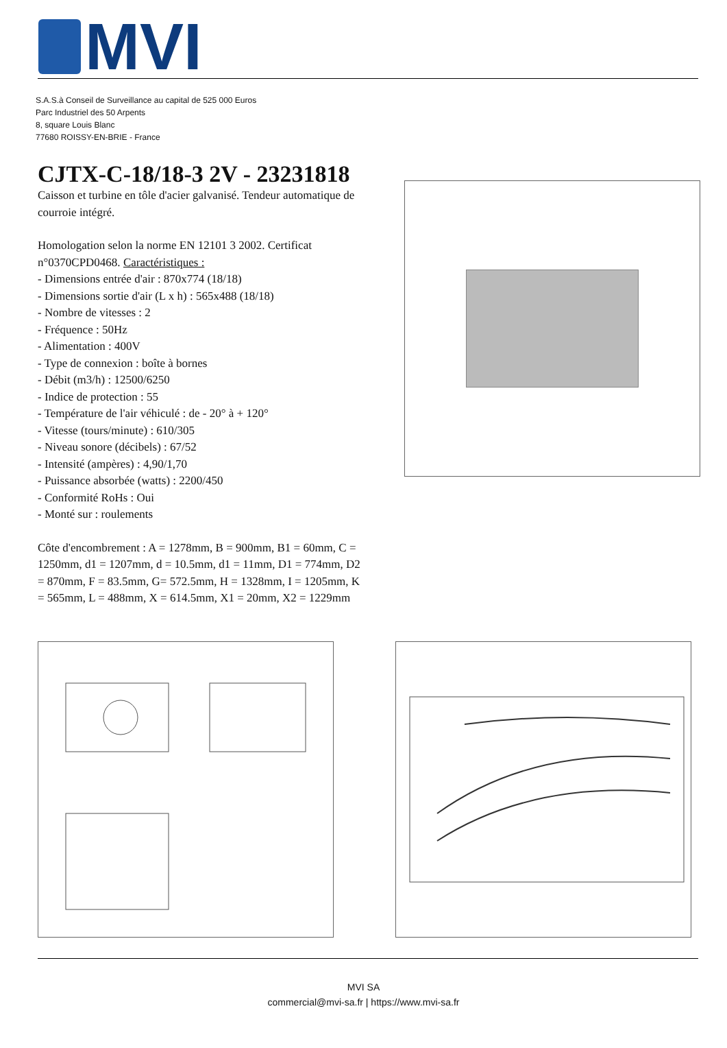MVI
S.A.S.à Conseil de Surveillance au capital de 525 000 Euros
Parc Industriel des 50 Arpents
8, square Louis Blanc
77680 ROISSY-EN-BRIE - France
CJTX-C-18/18-3 2V - 23231818
Caisson et turbine en tôle d'acier galvanisé. Tendeur automatique de courroie intégré.
Homologation selon la norme EN 12101 3 2002. Certificat n°0370CPD0468. Caractéristiques :
- Dimensions entrée d'air : 870x774 (18/18)
- Dimensions sortie d'air (L x h) : 565x488 (18/18)
- Nombre de vitesses : 2
- Fréquence : 50Hz
- Alimentation : 400V
- Type de connexion : boîte à bornes
- Débit (m3/h) : 12500/6250
- Indice de protection : 55
- Température de l'air véhiculé : de - 20° à + 120°
- Vitesse (tours/minute) : 610/305
- Niveau sonore (décibels) : 67/52
- Intensité (ampères) : 4,90/1,70
- Puissance absorbée (watts) : 2200/450
- Conformité RoHs : Oui
- Monté sur : roulements
Côte d'encombrement : A = 1278mm, B = 900mm, B1 = 60mm, C = 1250mm, d1 = 1207mm, d = 10.5mm, d1 = 11mm, D1 = 774mm, D2 = 870mm, F = 83.5mm, G= 572.5mm, H = 1328mm, I = 1205mm, K = 565mm, L = 488mm, X = 614.5mm, X1 = 20mm, X2 = 1229mm
MVI SA
commercial@mvi-sa.fr | https://www.mvi-sa.fr